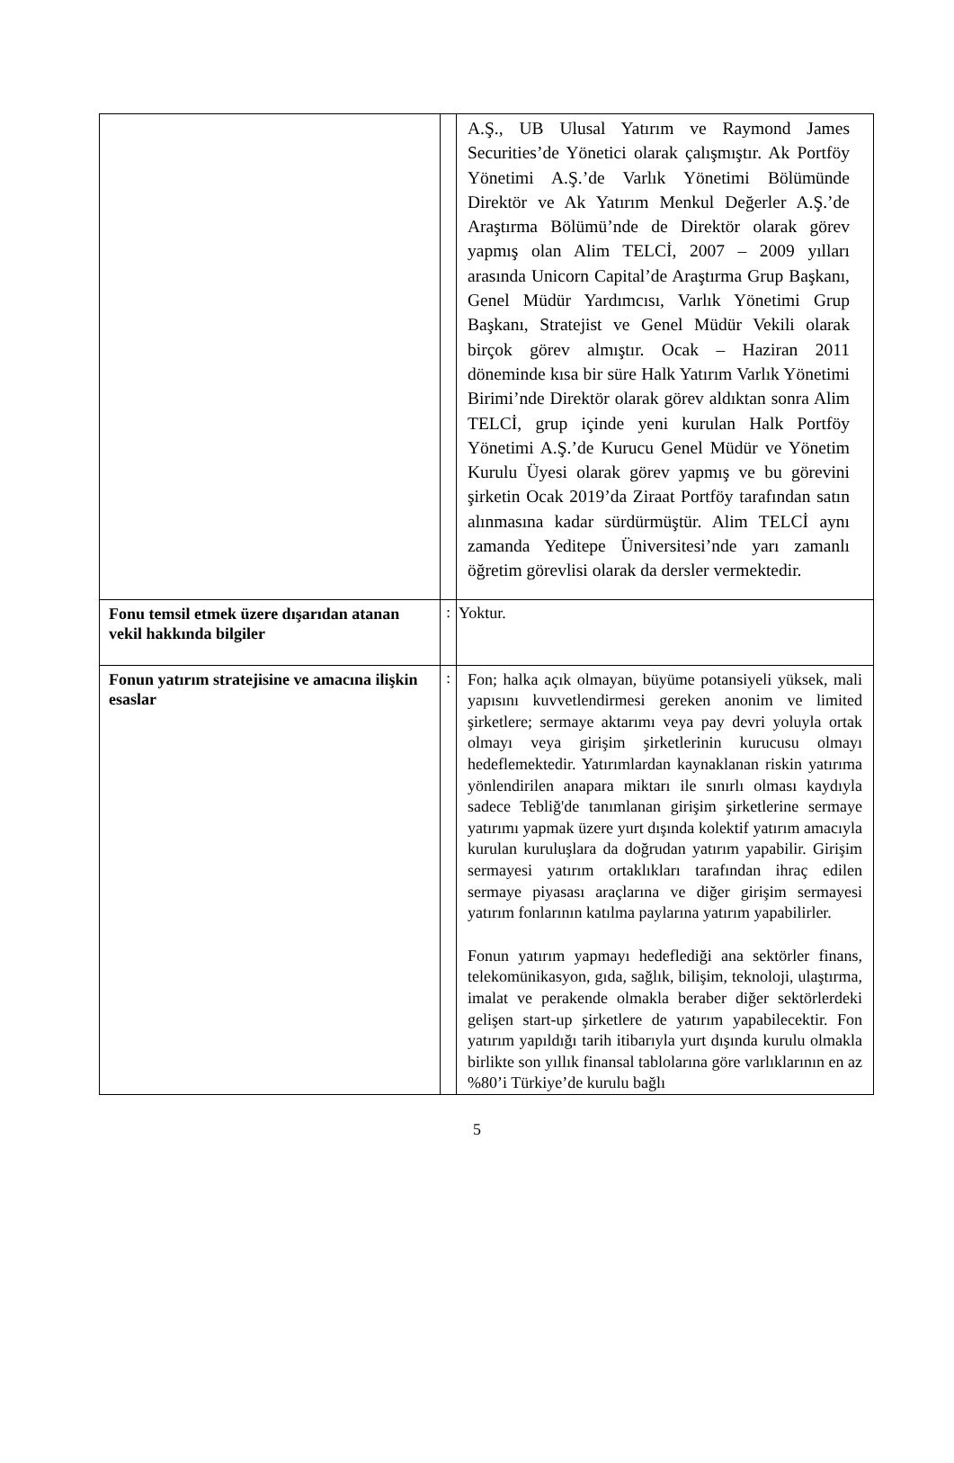| | | A.Ş., UB Ulusal Yatırım ve Raymond James Securities’de Yönetici olarak çalışmıştır. Ak Portföy Yönetimi A.Ş.’de Varlık Yönetimi Bölümünde Direktör ve Ak Yatırım Menkul Değerler A.Ş.’de Araştırma Bölümü’nde de Direktör olarak görev yapmış olan Alim TELCİ, 2007 – 2009 yılları arasında Unicorn Capital’de Araştırma Grup Başkanı, Genel Müdür Yardımcısı, Varlık Yönetimi Grup Başkanı, Stratejist ve Genel Müdür Vekili olarak birçok görev almıştır. Ocak – Haziran 2011 döneminde kısa bir süre Halk Yatırım Varlık Yönetimi Birimi’nde Direktör olarak görev aldıktan sonra Alim TELCİ, grup içinde yeni kurulan Halk Portföy Yönetimi A.Ş.’de Kurucu Genel Müdür ve Yönetim Kurulu Üyesi olarak görev yapmış ve bu görevini şirketin Ocak 2019’da Ziraat Portföy tarafından satın alınmasına kadar sürdürmüştür. Alim TELCİ aynı zamanda Yeditepe Üniversitesi’nde yarı zamanlı öğretim görevlisi olarak da dersler vermektedir. |
| Fonu temsil etmek üzere dışarıdan atanan vekil hakkında bilgiler | : | Yoktur. |
| Fonun yatırım stratejisine ve amacına ilişkin esaslar | : | Fon; halka açık olmayan, büyüme potansiyeli yüksek, mali yapısını kuvvetlendirmesi gereken anonim ve limited şirketlere; sermaye aktarımı veya pay devri yoluyla ortak olmayı veya girişim şirketlerinin kurucusu olmayı hedeflemektedir. Yatırımlardan kaynaklanan riskin yatırıma yönlendirilen anapara miktarı ile sınırlı olması kaydıyla sadece Tebliğ'de tanımlanan girişim şirketlerine sermaye yatırımı yapmak üzere yurt dışında kolektif yatırım amacıyla kurulan kuruluşlara da doğrudan yatırım yapabilir. Girişim sermayesi yatırım ortaklıkları tarafından ihraç edilen sermaye piyasası araçlarına ve diğer girişim sermayesi yatırım fonlarının katılma paylarına yatırım yapabilirler. Fonun yatırım yapmayı hedeflediği ana sektörler finans, telekomünikasyon, gıda, sağlık, bilişim, teknoloji, ulaştırma, imalat ve perakende olmakla beraber diğer sektörlerdeki gelişen start-up şirketlere de yatırım yapabilecektir. Fon yatırım yapıldığı tarih itibarıyla yurt dışında kurulu olmakla birlikte son yıllık finansal tablolarına göre varlıklarının en az %80’i Türkiye’de kurulu bağlı |
5